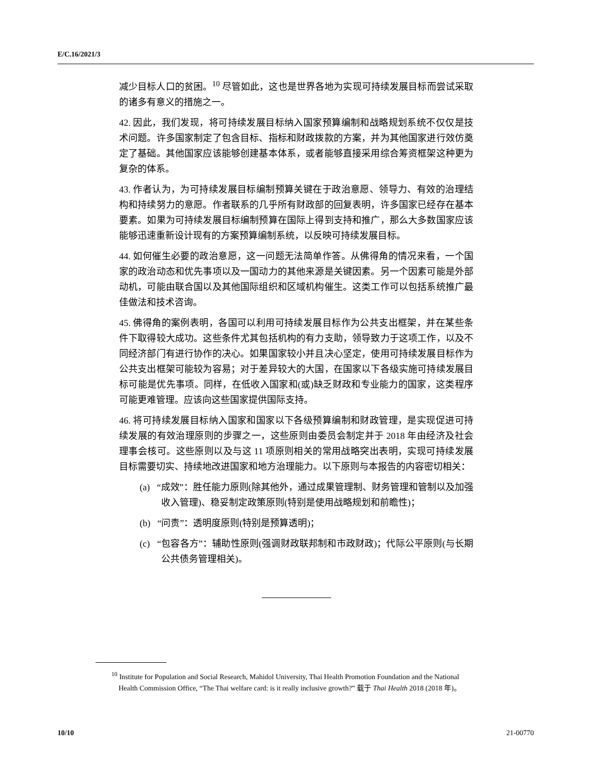E/C.16/2021/3
减少目标人口的贫困。<sup>10</sup> 尽管如此，这也是世界各地为实现可持续发展目标而尝试采取的诸多有意义的措施之一。
42. 因此，我们发现，将可持续发展目标纳入国家预算编制和战略规划系统不仅仅是技术问题。许多国家制定了包含目标、指标和财政拨款的方案，并为其他国家进行效仿奠定了基础。其他国家应该能够创建基本体系，或者能够直接采用综合筹资框架这种更为复杂的体系。
43. 作者认为，为可持续发展目标编制预算关键在于政治意愿、领导力、有效的治理结构和持续努力的意愿。作者联系的几乎所有财政部的回复表明，许多国家已经存在基本要素。如果为可持续发展目标编制预算在国际上得到支持和推广，那么大多数国家应该能够迅速重新设计现有的方案预算编制系统，以反映可持续发展目标。
44. 如何催生必要的政治意愿，这一问题无法简单作答。从佛得角的情况来看，一个国家的政治动态和优先事项以及一国动力的其他来源是关键因素。另一个因素可能是外部动机，可能由联合国以及其他国际组织和区域机构催生。这类工作可以包括系统推广最佳做法和技术咨询。
45. 佛得角的案例表明，各国可以利用可持续发展目标作为公共支出框架，并在某些条件下取得较大成功。这些条件尤其包括机构的有力支助，领导致力于这项工作，以及不同经济部门有进行协作的决心。如果国家较小并且决心坚定，使用可持续发展目标作为公共支出框架可能较为容易；对于差异较大的大国，在国家以下各级实施可持续发展目标可能是优先事项。同样，在低收入国家和(或)缺乏财政和专业能力的国家，这类程序可能更难管理。应该向这些国家提供国际支持。
46. 将可持续发展目标纳入国家和国家以下各级预算编制和财政管理，是实现促进可持续发展的有效治理原则的步骤之一，这些原则由委员会制定并于 2018 年由经济及社会理事会核可。这些原则以及与这 11 项原则相关的常用战略突出表明，实现可持续发展目标需要切实、持续地改进国家和地方治理能力。以下原则与本报告的内容密切相关：
(a) “成效”：胜任能力原则(除其他外，通过成果管理制、财务管理和管制以及加强收入管理)、稳妥制定政策原则(特别是使用战略规划和前瞻性)；
(b) “问责”：透明度原则(特别是预算透明)；
(c) “包容各方”：辅助性原则(强调财政联邦制和市政财政)；代际公平原则(与长期公共债务管理相关)。
<sup>10</sup> Institute for Population and Social Research, Mahidol University, Thai Health Promotion Foundation and the National Health Commission Office, “The Thai welfare card: is it really inclusive growth?” 载于 Thai Health 2018 (2018 年)。
10/10 21-00770